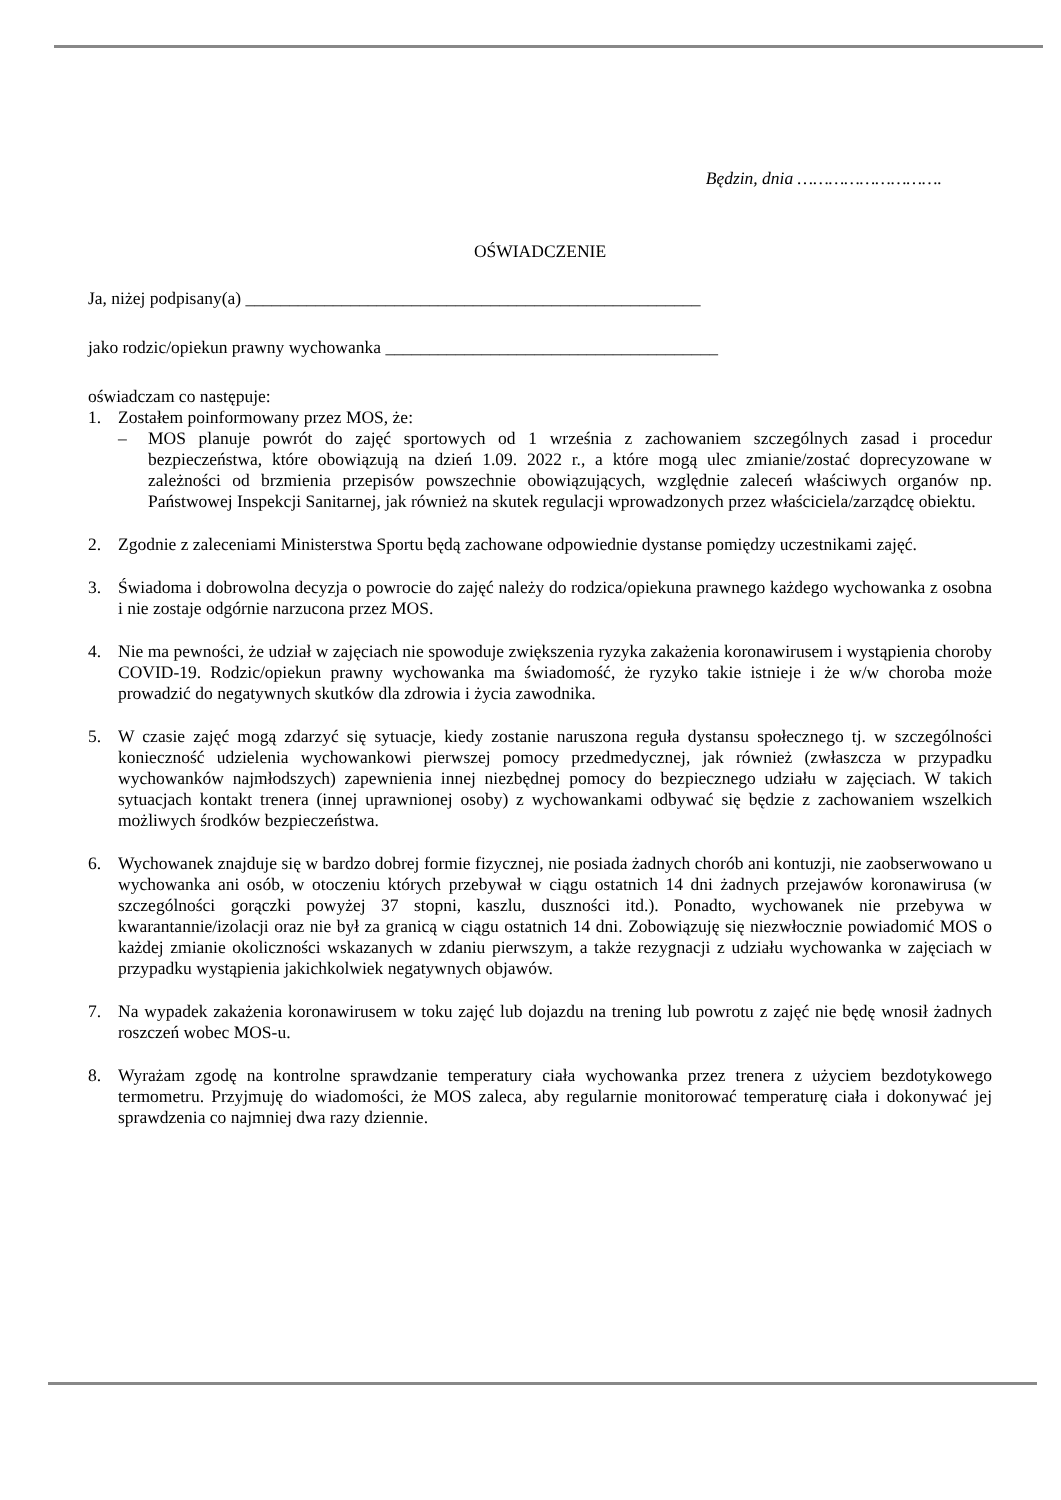Będzin, dnia ……………………….
OŚWIADCZENIE
Ja, niżej podpisany(a) ____________________________________________________
jako rodzic/opiekun prawny wychowanka ______________________________________
oświadczam co następuje:
1.
Zostałem poinformowany przez MOS, że:
– MOS planuje powrót do zajęć sportowych od 1 września z zachowaniem szczególnych zasad i procedur bezpieczeństwa, które obowiązują na dzień 1.09. 2022 r., a które mogą ulec zmianie/zostać doprecyzowane w zależności od brzmienia przepisów powszechnie obowiązujących, względnie zaleceń właściwych organów np. Państwowej Inspekcji Sanitarnej, jak również na skutek regulacji wprowadzonych przez właściciela/zarządcę obiektu.
2.
Zgodnie z zaleceniami Ministerstwa Sportu będą zachowane odpowiednie dystanse pomiędzy uczestnikami zajęć.
3.
Świadoma i dobrowolna decyzja o powrocie do zajęć należy do rodzica/opiekuna prawnego każdego wychowanka z osobna i nie zostaje odgórnie narzucona przez MOS.
4.
Nie ma pewności, że udział w zajęciach nie spowoduje zwiększenia ryzyka zakażenia koronawirusem i wystąpienia choroby COVID-19. Rodzic/opiekun prawny wychowanka ma świadomość, że ryzyko takie istnieje i że w/w choroba może prowadzić do negatywnych skutków dla zdrowia i życia zawodnika.
5.
W czasie zajęć mogą zdarzyć się sytuacje, kiedy zostanie naruszona reguła dystansu społecznego tj. w szczególności konieczność udzielenia wychowankowi pierwszej pomocy przedmedycznej, jak również (zwłaszcza w przypadku wychowanków najmłodszych) zapewnienia innej niezbędnej pomocy do bezpiecznego udziału w zajęciach. W takich sytuacjach kontakt trenera (innej uprawnionej osoby) z wychowankami odbywać się będzie z zachowaniem wszelkich możliwych środków bezpieczeństwa.
6.
Wychowanek znajduje się w bardzo dobrej formie fizycznej, nie posiada żadnych chorób ani kontuzji, nie zaobserwowano u wychowanka ani osób, w otoczeniu których przebywał w ciągu ostatnich 14 dni żadnych przejawów koronawirusa (w szczególności gorączki powyżej 37 stopni, kaszlu, duszności itd.). Ponadto, wychowanek nie przebywa w kwarantannie/izolacji oraz nie był za granicą w ciągu ostatnich 14 dni. Zobowiązuję się niezwłocznie powiadomić MOS o każdej zmianie okoliczności wskazanych w zdaniu pierwszym, a także rezygnacji z udziału wychowanka w zajęciach w przypadku wystąpienia jakichkolwiek negatywnych objawów.
7.
Na wypadek zakażenia koronawirusem w toku zajęć lub dojazdu na trening lub powrotu z zajęć nie będę wnosił żadnych roszczeń wobec MOS-u.
8.
Wyrażam zgodę na kontrolne sprawdzanie temperatury ciała wychowanka przez trenera z użyciem bezdotykowego termometru. Przyjmuję do wiadomości, że MOS zaleca, aby regularnie monitorować temperaturę ciała i dokonywać jej sprawdzenia co najmniej dwa razy dziennie.